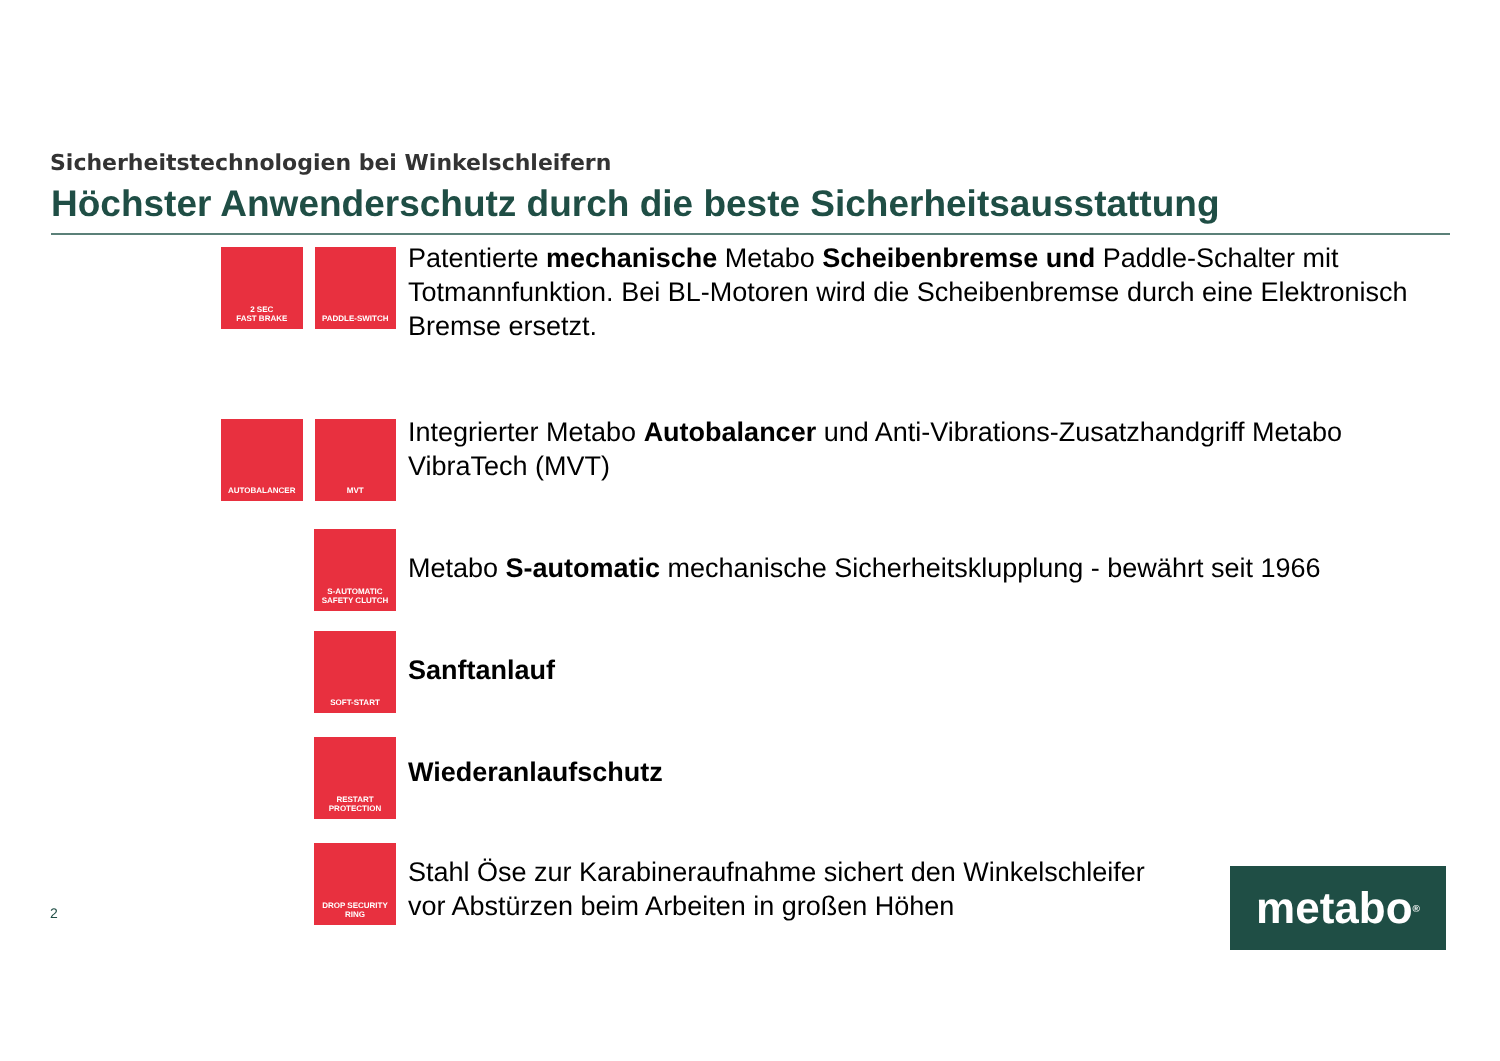Sicherheitstechnologien bei Winkelschleifern
Höchster Anwenderschutz durch die beste Sicherheitsausstattung
2 SEC
FAST BRAKE
PADDLE-SWITCH
Patentierte mechanische Metabo Scheibenbremse und Paddle-Schalter mit Totmannfunktion. Bei BL-Motoren wird die Scheibenbremse durch eine Elektronisch Bremse ersetzt.
AUTOBALANCER MVT
Integrierter Metabo Autobalancer und Anti-Vibrations-Zusatzhandgriff Metabo VibraTech (MVT)
S-AUTOMATIC
SAFETY CLUTCH
Metabo S-automatic mechanische Sicherheitsklupplung - bewährt seit 1966
SOFT-START
Sanftanlauf
RESTART
PROTECTION
Wiederanlaufschutz
DROP SECURITY
RING
Stahl Öse zur Karabineraufnahme sichert den Winkelschleifer
vor Abstürzen beim Arbeiten in großen Höhen
2 metabo<sup>®</sup>